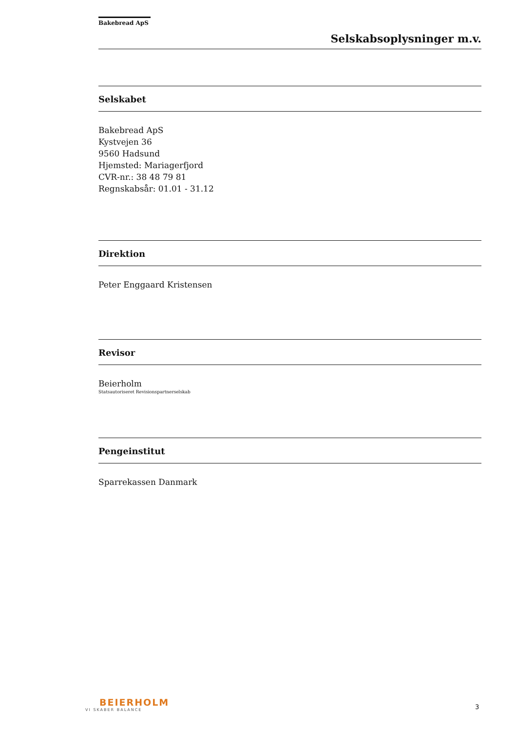Bakebread ApS
Selskabsoplysninger m.v.
Selskabet
Bakebread ApS
Kystvejen 36
9560 Hadsund
Hjemsted: Mariagerfjord
CVR-nr.: 38 48 79 81
Regnskabsår: 01.01 - 31.12
Direktion
Peter Enggaard Kristensen
Revisor
Beierholm
Statsautoriseret Revisionspartnerselskab
Pengeinstitut
Sparrekassen Danmark
BEIERHOLM
VI SKABER BALANCE
3